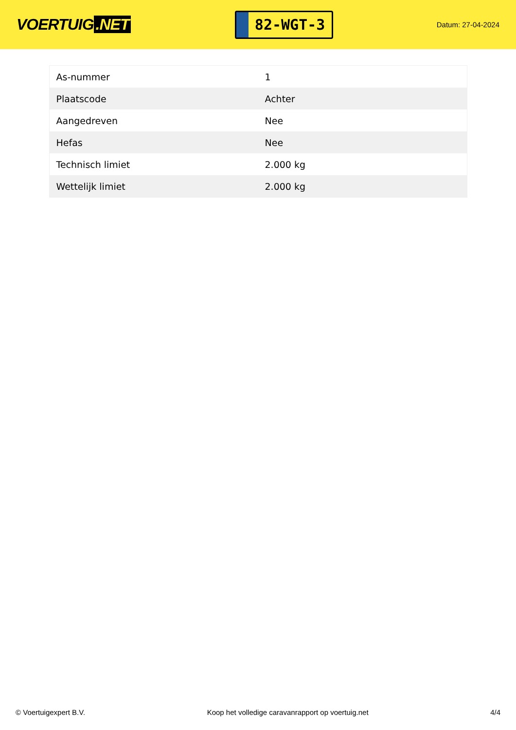VOERTUIG.NET
82-WGT-3
Datum: 27-04-2024
| As-nummer | 1 |
| Plaatscode | Achter |
| Aangedreven | Nee |
| Hefas | Nee |
| Technisch limiet | 2.000 kg |
| Wettelijk limiet | 2.000 kg |
© Voertuigexpert B.V. Koop het volledige caravanrapport op voertuig.net 4/4